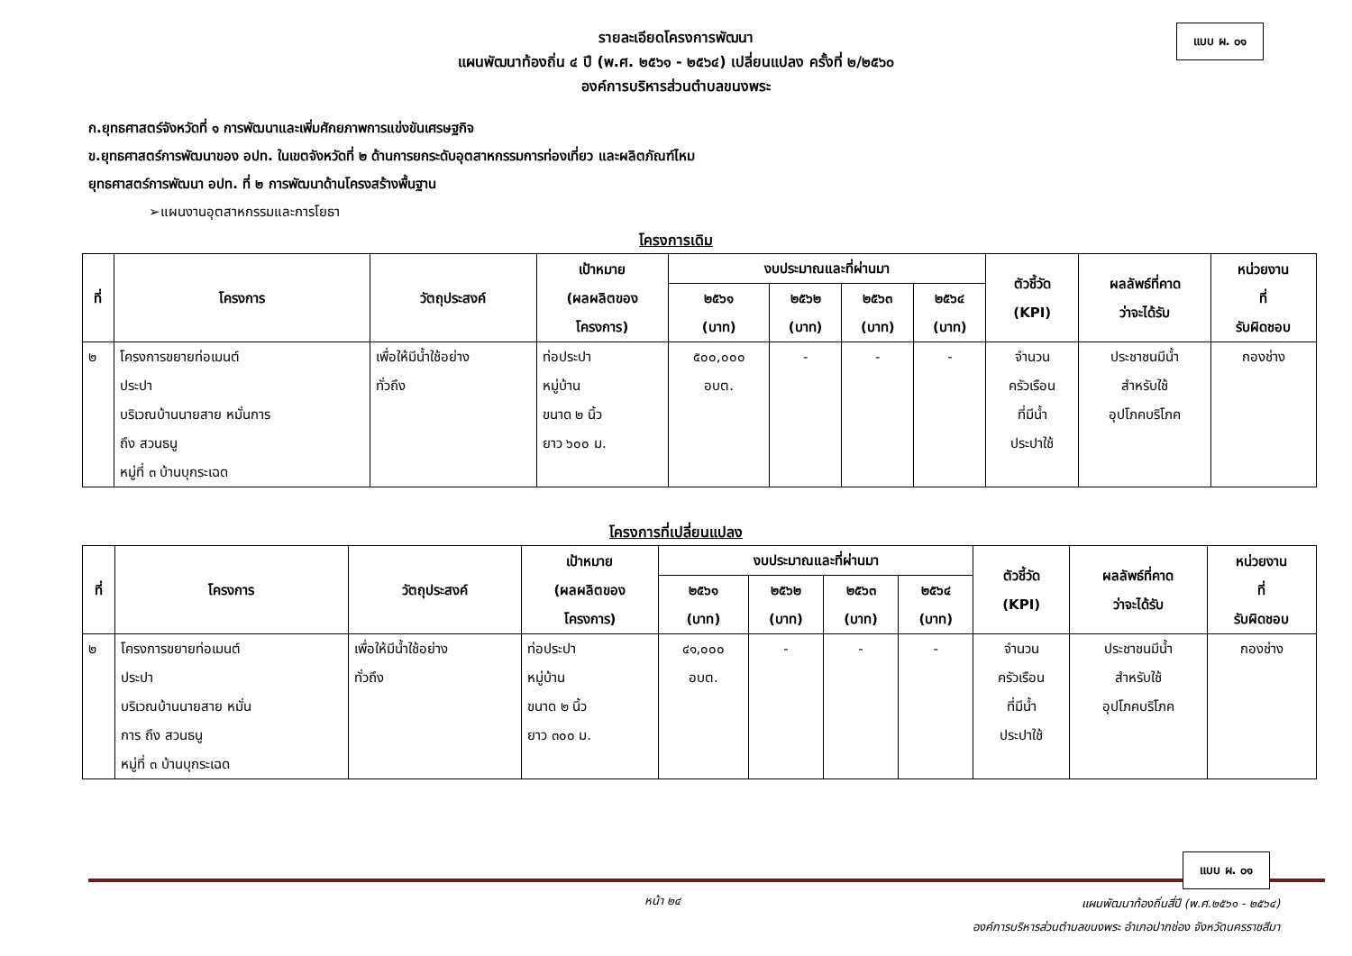แบบ ผ. ๐๑
รายละเอียดโครงการพัฒนา
แผนพัฒนาท้องถิ่น ๔ ปี (พ.ศ. ๒๕๖๑ - ๒๕๖๔) เปลี่ยนแปลง ครั้งที่ ๒/๒๕๖๐
องค์การบริหารส่วนตำบลขนงพระ
ก.ยุทธศาสตร์จังหวัดที่ ๑ การพัฒนาและเพิ่มศักยภาพการแข่งขันเศรษฐกิจ
ข.ยุทธศาสตร์การพัฒนาของ อปท. ในเขตจังหวัดที่ ๒ ด้านการยกระดับอุตสาหกรรมการท่องเที่ยว และผลิตภัณฑ์ไหม
ยุทธศาสตร์การพัฒนา อปท. ที่ ๒ การพัฒนาด้านโครงสร้างพื้นฐาน
➢แผนงานอุตสาหกรรมและการโยธา
โครงการเดิม
| ที่ | โครงการ | วัตถุประสงค์ | เป้าหมาย (ผลผลิตของ โครงการ) | งบประมาณและที่ผ่านมา | | | | ตัวชี้วัด (KPI) | ผลลัพธ์ที่คาด ว่าจะได้รับ | หน่วยงาน ที่ รับผิดชอบ |
| --- | --- | --- | --- | --- | --- | --- | --- | --- | --- | --- |
| | | | | ๒๕๖๑ (บาท) | ๒๕๖๒ (บาท) | ๒๕๖๓ (บาท) | ๒๕๖๔ (บาท) | | | |
| ๒ | โครงการขยายท่อเมนต์ ประปา บริเวณบ้านนายสาย หมั่นการ ถึง สวนธนู หมู่ที่ ๓ บ้านบุกระเฉด | เพื่อให้มีน้ำใช้อย่าง ทั่วถึง | ท่อประปา หมู่บ้าน ขนาด ๒ นิ้ว ยาว ๖๐๐ ม. | ๕๐๐,๐๐๐ อบต. | - | - | - | จำนวน ครัวเรือน ที่มีน้ำ ประปาใช้ | ประชาชนมีน้ำ สำหรับใช้ อุปโภคบริโภค | กองช่าง |
โครงการที่เปลี่ยนแปลง
| ที่ | โครงการ | วัตถุประสงค์ | เป้าหมาย (ผลผลิตของ โครงการ) | งบประมาณและที่ผ่านมา | | | | ตัวชี้วัด (KPI) | ผลลัพธ์ที่คาด ว่าจะได้รับ | หน่วยงาน ที่ รับผิดชอบ |
| --- | --- | --- | --- | --- | --- | --- | --- | --- | --- | --- |
| | | | | ๒๕๖๑ (บาท) | ๒๕๖๒ (บาท) | ๒๕๖๓ (บาท) | ๒๕๖๔ (บาท) | | | |
| ๒ | โครงการขยายท่อเมนต์ ประปา บริเวณบ้านนายสาย หมั่น การ ถึง สวนธนู หมู่ที่ ๓ บ้านบุกระเฉด | เพื่อให้มีน้ำใช้อย่าง ทั่วถึง | ท่อประปา หมู่บ้าน ขนาด ๒ นิ้ว ยาว ๓๐๐ ม. | ๔๑,๐๐๐ อบต. | - | - | - | จำนวน ครัวเรือน ที่มีน้ำ ประปาใช้ | ประชาชนมีน้ำ สำหรับใช้ อุปโภคบริโภค | กองช่าง |
แบบ ผ. ๐๑
หน้า ๒๔
แผนพัฒนาท้องถิ่นสี่ปี (พ.ศ.๒๕๖๑ - ๒๕๖๔)
องค์การบริหารส่วนตำบลขนงพระ อำเภอปากช่อง จังหวัดนครราชสีมา